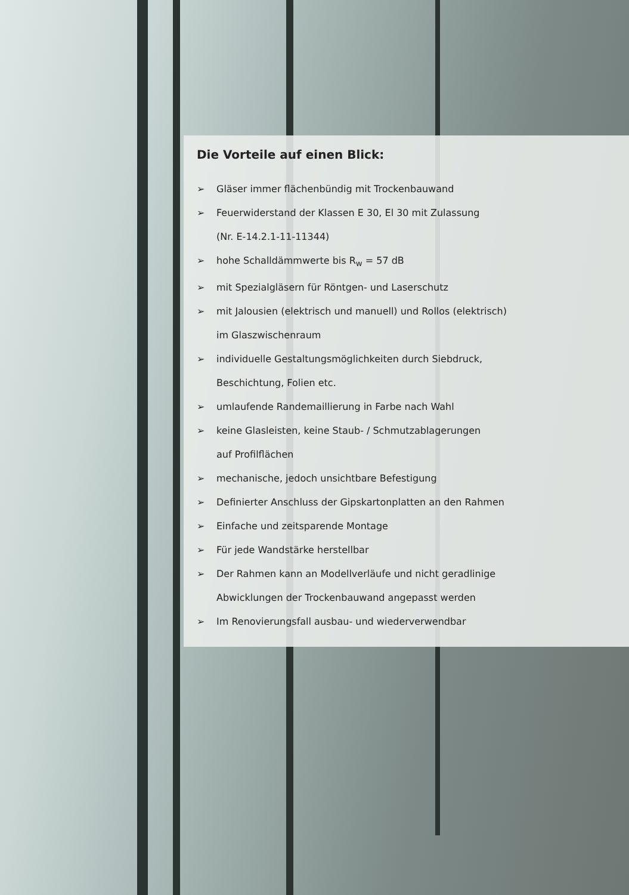Die Vorteile auf einen Blick:
➢ Gläser immer flächenbündig mit Trockenbauwand
➢ Feuerwiderstand der Klassen E 30, El 30 mit Zulassung
(Nr. E-14.2.1-11-11344)
➢ hohe Schalldämmwerte bis R<sub>w</sub> = 57 dB
➢ mit Spezialgläsern für Röntgen- und Laserschutz
➢ mit Jalousien (elektrisch und manuell) und Rollos (elektrisch)
im Glaszwischenraum
➢ individuelle Gestaltungsmöglichkeiten durch Siebdruck,
Beschichtung, Folien etc.
➢ umlaufende Randemaillierung in Farbe nach Wahl
➢ keine Glasleisten, keine Staub- / Schmutzablagerungen
auf Profilflächen
➢ mechanische, jedoch unsichtbare Befestigung
➢ Definierter Anschluss der Gipskartonplatten an den Rahmen
➢ Einfache und zeitsparende Montage
➢ Für jede Wandstärke herstellbar
➢ Der Rahmen kann an Modellverläufe und nicht geradlinige
Abwicklungen der Trockenbauwand angepasst werden
➢ Im Renovierungsfall ausbau- und wiederverwendbar